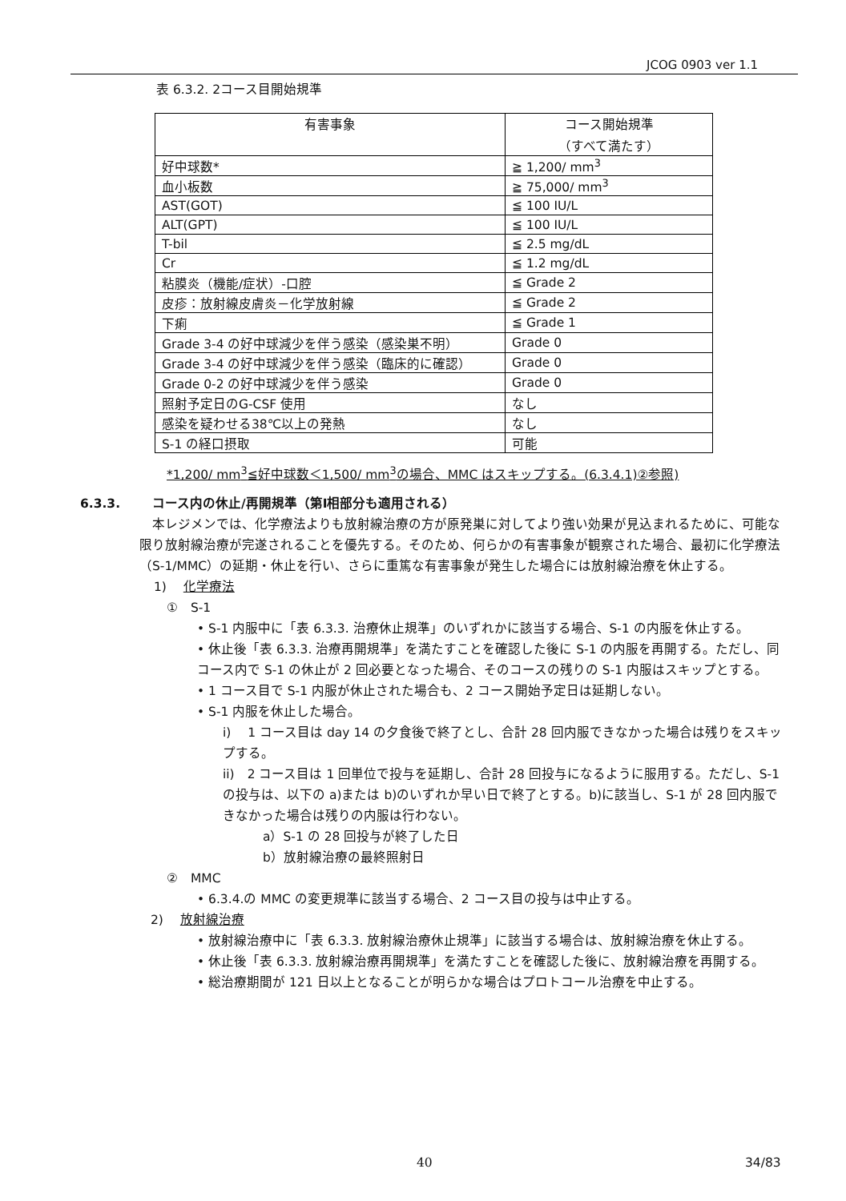JCOG 0903 ver 1.1
表 6.3.2. 2コース目開始規準
| 有害事象 | コース開始規準 （すべて満たす） |
| --- | --- |
| 好中球数* | ≧ 1,200/ mm<sup>3</sup> |
| 血小板数 | ≧ 75,000/ mm<sup>3</sup> |
| AST(GOT) | ≦ 100 IU/L |
| ALT(GPT) | ≦ 100 IU/L |
| T-bil | ≦ 2.5 mg/dL |
| Cr | ≦ 1.2 mg/dL |
| 粘膜炎（機能/症状）-口腔 | ≦ Grade 2 |
| 皮疹：放射線皮膚炎－化学放射線 | ≦ Grade 2 |
| 下痢 | ≦ Grade 1 |
| Grade 3-4 の好中球減少を伴う感染（感染巣不明） | Grade 0 |
| Grade 3-4 の好中球減少を伴う感染（臨床的に確認） | Grade 0 |
| Grade 0-2 の好中球減少を伴う感染 | Grade 0 |
| 照射予定日のG-CSF 使用 | なし |
| 感染を疑わせる38℃以上の発熱 | なし |
| S-1 の経口摂取 | 可能 |
*1,200/ mm<sup>3</sup>≦好中球数＜1,500/ mm<sup>3</sup>の場合、MMC はスキップする。(6.3.4.1)②参照)
6.3.3. コース内の休止/再開規準（第Ⅰ相部分も適用される）
本レジメンでは、化学療法よりも放射線治療の方が原発巣に対してより強い効果が見込まれるために、可能な限り放射線治療が完遂されることを優先する。そのため、何らかの有害事象が観察された場合、最初に化学療法（S-1/MMC）の延期・休止を行い、さらに重篤な有害事象が発生した場合には放射線治療を休止する。
1)　 化学療法
①　S-1
• S-1 内服中に「表 6.3.3. 治療休止規準」のいずれかに該当する場合、S-1 の内服を休止する。
• 休止後「表 6.3.3. 治療再開規準」を満たすことを確認した後に S-1 の内服を再開する。ただし、同コース内で S-1 の休止が 2 回必要となった場合、そのコースの残りの S-1 内服はスキップとする。
• 1 コース目で S-1 内服が休止された場合も、2 コース開始予定日は延期しない。
• S-1 内服を休止した場合。
i)　 1 コース目は day 14 の夕食後で終了とし、合計 28 回内服できなかった場合は残りをスキップする。
ii)　2 コース目は 1 回単位で投与を延期し、合計 28 回投与になるように服用する。ただし、S-1 の投与は、以下の a)または b)のいずれか早い日で終了とする。b)に該当し、S-1 が 28 回内服できなかった場合は残りの内服は行わない。
a）S-1 の 28 回投与が終了した日
b）放射線治療の最終照射日
②　MMC
• 6.3.4.の MMC の変更規準に該当する場合、2 コース目の投与は中止する。
2)　 放射線治療
• 放射線治療中に「表 6.3.3. 放射線治療休止規準」に該当する場合は、放射線治療を休止する。
• 休止後「表 6.3.3. 放射線治療再開規準」を満たすことを確認した後に、放射線治療を再開する。
• 総治療期間が 121 日以上となることが明らかな場合はプロトコール治療を中止する。
40 34/83